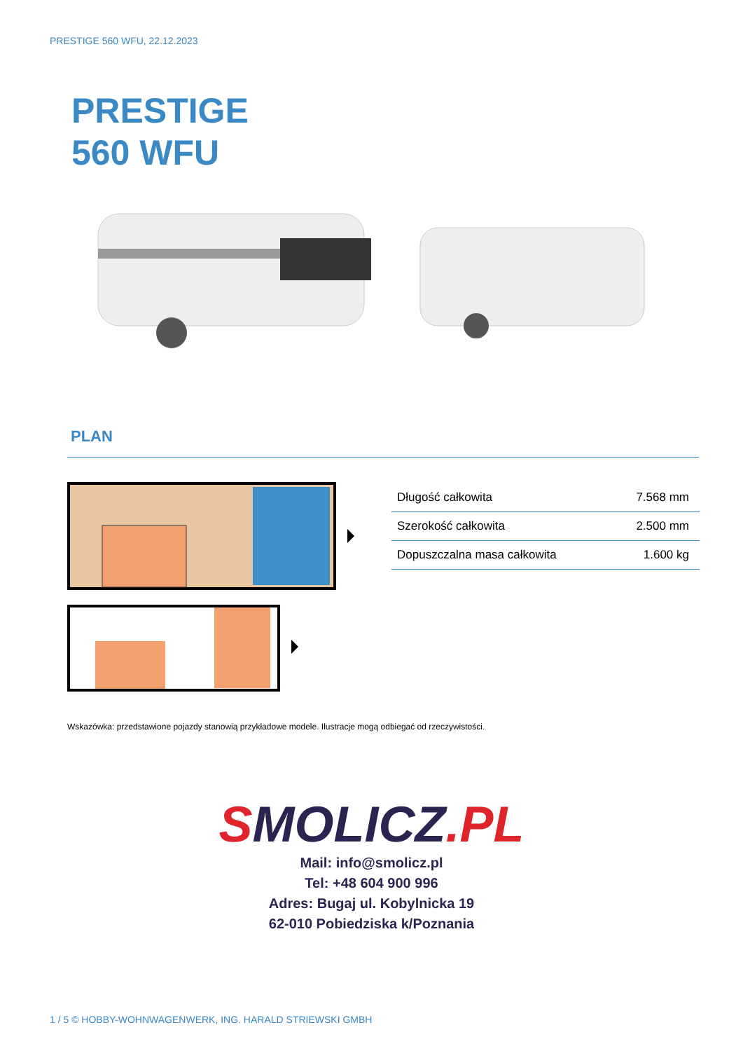PRESTIGE 560 WFU, 22.12.2023
PRESTIGE
560 WFU
PLAN
| Długość całkowita | 7.568 mm |
| Szerokość całkowita | 2.500 mm |
| Dopuszczalna masa całkowita | 1.600 kg |
Wskazówka: przedstawione pojazdy stanowią przykładowe modele. Ilustracje mogą odbiegać od rzeczywistości.
SMOLICZ.PL
Mail: info@smolicz.pl
Tel: +48 604 900 996
Adres: Bugaj ul. Kobylnicka 19
62-010 Pobiedziska k/Poznania
1 / 5 © HOBBY-WOHNWAGENWERK, ING. HARALD STRIEWSKI GMBH